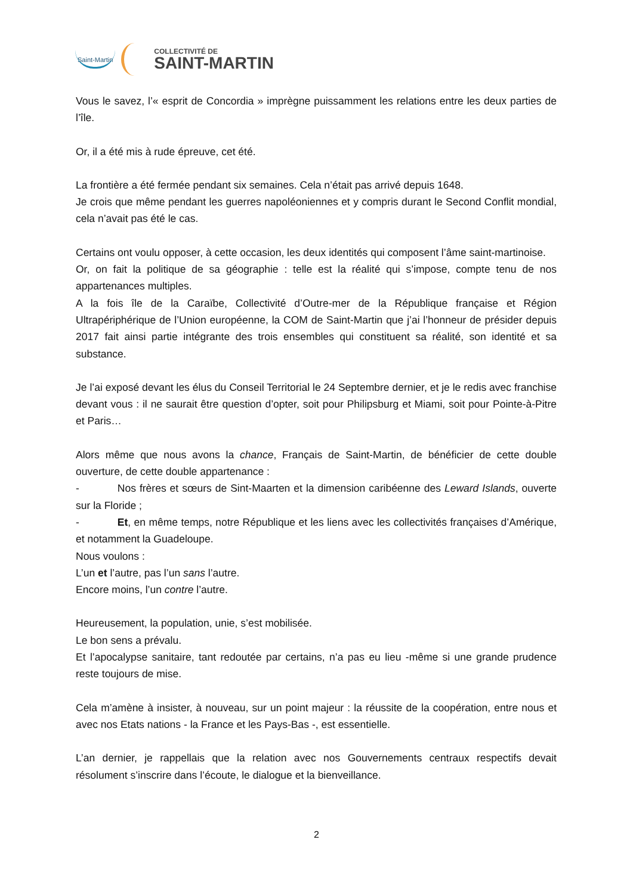Saint-Martin
COLLECTIVITÉ DE
SAINT-MARTIN
Vous le savez, l’« esprit de Concordia » imprègne puissamment les relations entre les deux parties de l’île.
Or, il a été mis à rude épreuve, cet été.
La frontière a été fermée pendant six semaines. Cela n’était pas arrivé depuis 1648.
Je crois que même pendant les guerres napoléoniennes et y compris durant le Second Conflit mondial, cela n’avait pas été le cas.
Certains ont voulu opposer, à cette occasion, les deux identités qui composent l’âme saint-martinoise.
Or, on fait la politique de sa géographie : telle est la réalité qui s’impose, compte tenu de nos appartenances multiples.
A la fois île de la Caraïbe, Collectivité d’Outre-mer de la République française et Région Ultrapériphérique de l’Union européenne, la COM de Saint-Martin que j’ai l’honneur de présider depuis 2017 fait ainsi partie intégrante des trois ensembles qui constituent sa réalité, son identité et sa substance.
Je l’ai exposé devant les élus du Conseil Territorial le 24 Septembre dernier, et je le redis avec franchise devant vous : il ne saurait être question d’opter, soit pour Philipsburg et Miami, soit pour Pointe-à-Pitre et Paris…
Alors même que nous avons la chance, Français de Saint-Martin, de bénéficier de cette double ouverture, de cette double appartenance :
- Nos frères et sœurs de Sint-Maarten et la dimension caribéenne des Leward Islands, ouverte sur la Floride ;
- Et, en même temps, notre République et les liens avec les collectivités françaises d’Amérique, et notamment la Guadeloupe.
Nous voulons :
L’un et l’autre, pas l’un sans l’autre.
Encore moins, l’un contre l’autre.
Heureusement, la population, unie, s’est mobilisée.
Le bon sens a prévalu.
Et l’apocalypse sanitaire, tant redoutée par certains, n’a pas eu lieu -même si une grande prudence reste toujours de mise.
Cela m’amène à insister, à nouveau, sur un point majeur : la réussite de la coopération, entre nous et avec nos Etats nations - la France et les Pays-Bas -, est essentielle.
L’an dernier, je rappellais que la relation avec nos Gouvernements centraux respectifs devait résolument s’inscrire dans l’écoute, le dialogue et la bienveillance.
2